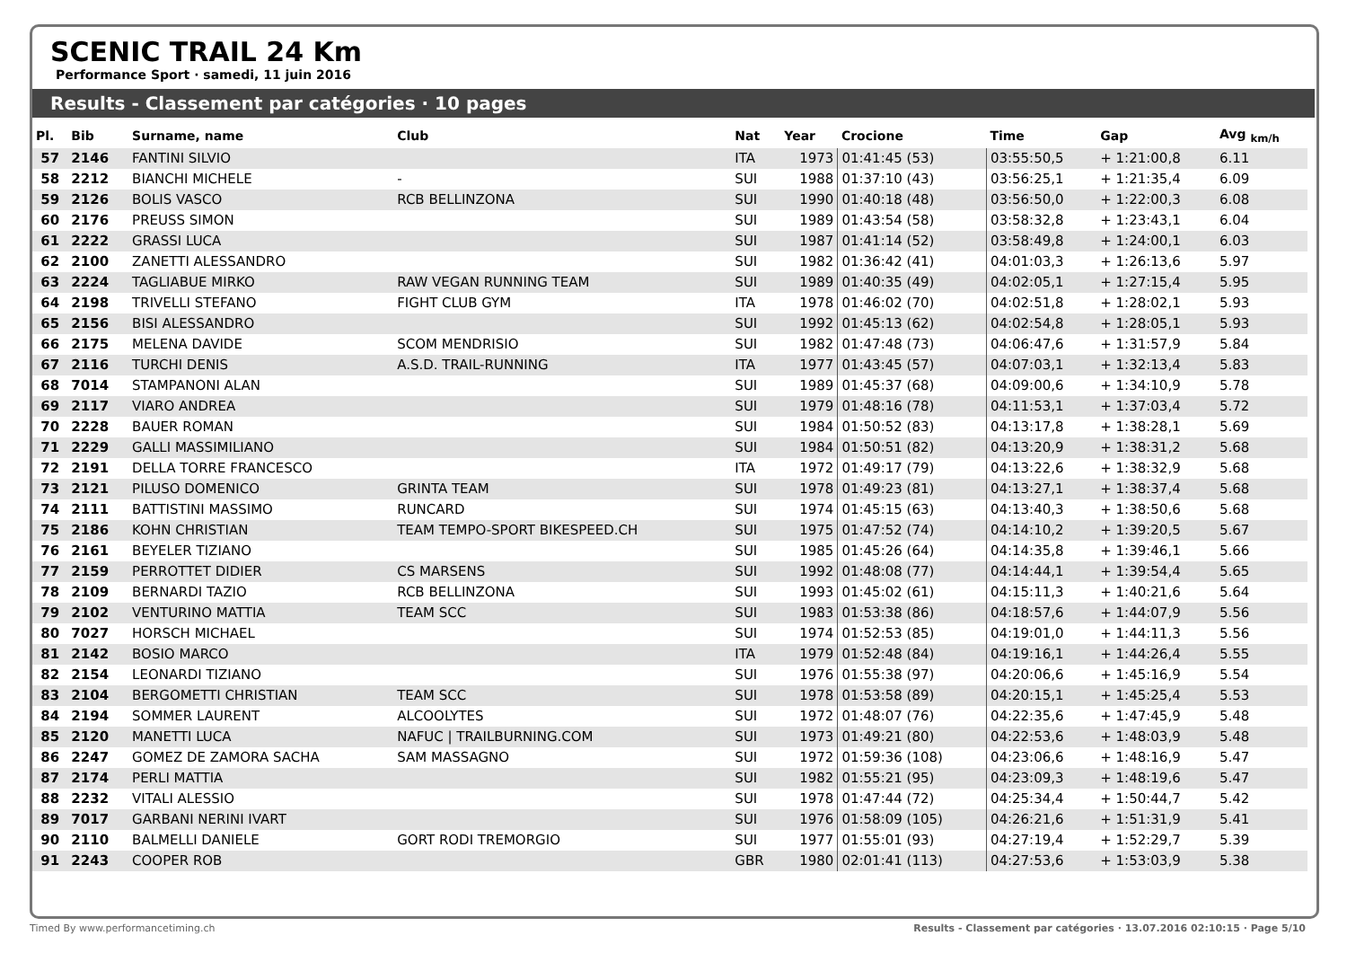SCENIC TRAIL 24 Km
Performance Sport · samedi, 11 juin 2016
Results - Classement par catégories · 10 pages
| Pl. | Bib | Surname, name | Club | Nat | Year | Crocione | Time | Gap | Avg <sub>km/h</sub> |
| --- | --- | --- | --- | --- | --- | --- | --- | --- | --- |
| 57 | 2146 | FANTINI SILVIO | | ITA | 1973 | 01:41:45 (53) | 03:55:50,5 | + 1:21:00,8 | 6.11 |
| 58 | 2212 | BIANCHI MICHELE | - | SUI | 1988 | 01:37:10 (43) | 03:56:25,1 | + 1:21:35,4 | 6.09 |
| 59 | 2126 | BOLIS VASCO | RCB BELLINZONA | SUI | 1990 | 01:40:18 (48) | 03:56:50,0 | + 1:22:00,3 | 6.08 |
| 60 | 2176 | PREUSS SIMON | | SUI | 1989 | 01:43:54 (58) | 03:58:32,8 | + 1:23:43,1 | 6.04 |
| 61 | 2222 | GRASSI LUCA | | SUI | 1987 | 01:41:14 (52) | 03:58:49,8 | + 1:24:00,1 | 6.03 |
| 62 | 2100 | ZANETTI ALESSANDRO | | SUI | 1982 | 01:36:42 (41) | 04:01:03,3 | + 1:26:13,6 | 5.97 |
| 63 | 2224 | TAGLIABUE MIRKO | RAW VEGAN RUNNING TEAM | SUI | 1989 | 01:40:35 (49) | 04:02:05,1 | + 1:27:15,4 | 5.95 |
| 64 | 2198 | TRIVELLI STEFANO | FIGHT CLUB GYM | ITA | 1978 | 01:46:02 (70) | 04:02:51,8 | + 1:28:02,1 | 5.93 |
| 65 | 2156 | BISI ALESSANDRO | | SUI | 1992 | 01:45:13 (62) | 04:02:54,8 | + 1:28:05,1 | 5.93 |
| 66 | 2175 | MELENA DAVIDE | SCOM MENDRISIO | SUI | 1982 | 01:47:48 (73) | 04:06:47,6 | + 1:31:57,9 | 5.84 |
| 67 | 2116 | TURCHI DENIS | A.S.D. TRAIL-RUNNING | ITA | 1977 | 01:43:45 (57) | 04:07:03,1 | + 1:32:13,4 | 5.83 |
| 68 | 7014 | STAMPANONI ALAN | | SUI | 1989 | 01:45:37 (68) | 04:09:00,6 | + 1:34:10,9 | 5.78 |
| 69 | 2117 | VIARO ANDREA | | SUI | 1979 | 01:48:16 (78) | 04:11:53,1 | + 1:37:03,4 | 5.72 |
| 70 | 2228 | BAUER ROMAN | | SUI | 1984 | 01:50:52 (83) | 04:13:17,8 | + 1:38:28,1 | 5.69 |
| 71 | 2229 | GALLI MASSIMILIANO | | SUI | 1984 | 01:50:51 (82) | 04:13:20,9 | + 1:38:31,2 | 5.68 |
| 72 | 2191 | DELLA TORRE FRANCESCO | | ITA | 1972 | 01:49:17 (79) | 04:13:22,6 | + 1:38:32,9 | 5.68 |
| 73 | 2121 | PILUSO DOMENICO | GRINTA TEAM | SUI | 1978 | 01:49:23 (81) | 04:13:27,1 | + 1:38:37,4 | 5.68 |
| 74 | 2111 | BATTISTINI MASSIMO | RUNCARD | SUI | 1974 | 01:45:15 (63) | 04:13:40,3 | + 1:38:50,6 | 5.68 |
| 75 | 2186 | KOHN CHRISTIAN | TEAM TEMPO-SPORT BIKESPEED.CH | SUI | 1975 | 01:47:52 (74) | 04:14:10,2 | + 1:39:20,5 | 5.67 |
| 76 | 2161 | BEYELER TIZIANO | | SUI | 1985 | 01:45:26 (64) | 04:14:35,8 | + 1:39:46,1 | 5.66 |
| 77 | 2159 | PERROTTET DIDIER | CS MARSENS | SUI | 1992 | 01:48:08 (77) | 04:14:44,1 | + 1:39:54,4 | 5.65 |
| 78 | 2109 | BERNARDI TAZIO | RCB BELLINZONA | SUI | 1993 | 01:45:02 (61) | 04:15:11,3 | + 1:40:21,6 | 5.64 |
| 79 | 2102 | VENTURINO MATTIA | TEAM SCC | SUI | 1983 | 01:53:38 (86) | 04:18:57,6 | + 1:44:07,9 | 5.56 |
| 80 | 7027 | HORSCH MICHAEL | | SUI | 1974 | 01:52:53 (85) | 04:19:01,0 | + 1:44:11,3 | 5.56 |
| 81 | 2142 | BOSIO MARCO | | ITA | 1979 | 01:52:48 (84) | 04:19:16,1 | + 1:44:26,4 | 5.55 |
| 82 | 2154 | LEONARDI TIZIANO | | SUI | 1976 | 01:55:38 (97) | 04:20:06,6 | + 1:45:16,9 | 5.54 |
| 83 | 2104 | BERGOMETTI CHRISTIAN | TEAM SCC | SUI | 1978 | 01:53:58 (89) | 04:20:15,1 | + 1:45:25,4 | 5.53 |
| 84 | 2194 | SOMMER LAURENT | ALCOOLYTES | SUI | 1972 | 01:48:07 (76) | 04:22:35,6 | + 1:47:45,9 | 5.48 |
| 85 | 2120 | MANETTI LUCA | NAFUC / TRAILBURNING.COM | SUI | 1973 | 01:49:21 (80) | 04:22:53,6 | + 1:48:03,9 | 5.48 |
| 86 | 2247 | GOMEZ DE ZAMORA SACHA | SAM MASSAGNO | SUI | 1972 | 01:59:36 (108) | 04:23:06,6 | + 1:48:16,9 | 5.47 |
| 87 | 2174 | PERLI MATTIA | | SUI | 1982 | 01:55:21 (95) | 04:23:09,3 | + 1:48:19,6 | 5.47 |
| 88 | 2232 | VITALI ALESSIO | | SUI | 1978 | 01:47:44 (72) | 04:25:34,4 | + 1:50:44,7 | 5.42 |
| 89 | 7017 | GARBANI NERINI IVART | | SUI | 1976 | 01:58:09 (105) | 04:26:21,6 | + 1:51:31,9 | 5.41 |
| 90 | 2110 | BALMELLI DANIELE | GORT RODI TREMORGIO | SUI | 1977 | 01:55:01 (93) | 04:27:19,4 | + 1:52:29,7 | 5.39 |
| 91 | 2243 | COOPER ROB | | GBR | 1980 | 02:01:41 (113) | 04:27:53,6 | + 1:53:03,9 | 5.38 |
Timed By www.performancetiming.ch Results - Classement par catégories · 13.07.2016 02:10:15 · Page 5/10